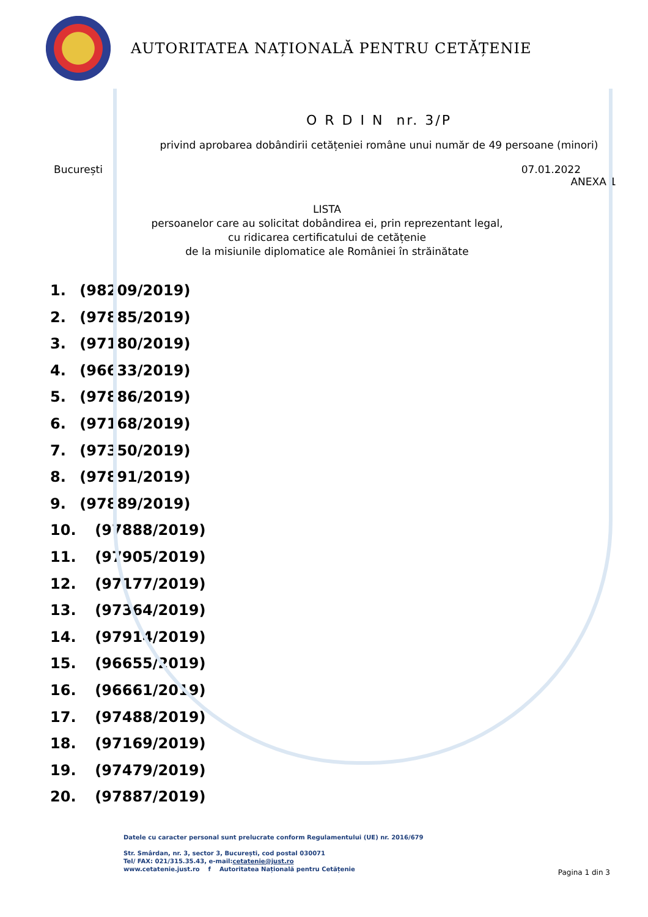AUTORITATEA NAȚIONALĂ PENTRU CETĂȚENIE
O R D I N nr. 3/P
privind aprobarea dobândirii cetățeniei române unui număr de 49 persoane (minori)
București 07.01.2022
ANEXA 1
LISTA
persoanelor care au solicitat dobândirea ei, prin reprezentant legal,
cu ridicarea certificatului de cetățenie
de la misiunile diplomatice ale României în străinătate
1. (98209/2019)
2. (97885/2019)
3. (97180/2019)
4. (96633/2019)
5. (97886/2019)
6. (97168/2019)
7. (97350/2019)
8. (97891/2019)
9. (97889/2019)
10. (97888/2019)
11. (97905/2019)
12. (97177/2019)
13. (97364/2019)
14. (97914/2019)
15. (96655/2019)
16. (96661/2019)
17. (97488/2019)
18. (97169/2019)
19. (97479/2019)
20. (97887/2019)
Datele cu caracter personal sunt prelucrate conform Regulamentului (UE) nr. 2016/679
Str. Smârdan, nr. 3, sector 3, București, cod postal 030071
Tel/ FAX: 021/315.35.43, e-mail:cetatenie@just.ro
www.cetatenie.just.ro f Autoritatea Națională pentru Cetățenie
Pagina 1 din 3